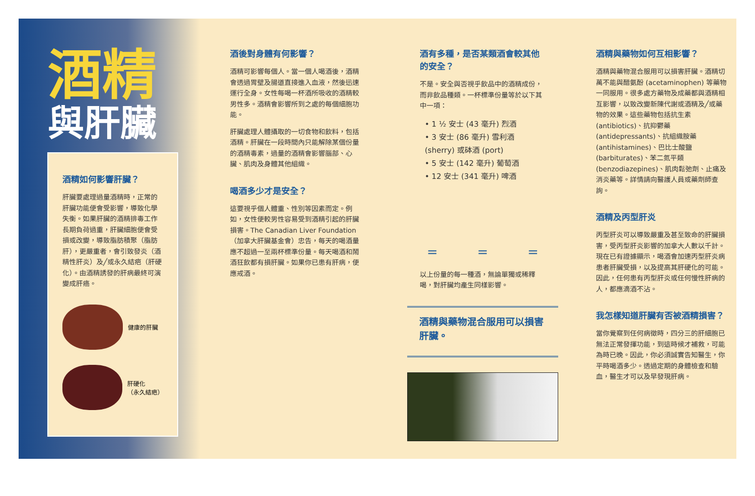酒精
與肝臟
酒精如何影響肝臟？
肝臟要處理過量酒精時，正常的肝臟功能便會受影響，導致化學失衡。如果肝臟的酒精排毒工作長期負荷過重，肝臟細胞便會受損或改變，導致脂肪積聚（脂肪肝），更嚴重者，會引致發炎（酒精性肝炎）及╱或永久結疤（肝硬化）。由酒精誘發的肝病最終可演變成肝癌。
健康的肝臟
肝硬化
（永久結疤）
酒後對身體有何影響？
酒精可影響每個人。當一個人喝酒後，酒精會透過胃壁及腸道直接進入血液，然後迅速運行全身。女性每喝一杯酒所吸收的酒精較男性多。酒精會影響所到之處的每個細胞功能。
肝臟處理人體攝取的一切食物和飲料，包括酒精。肝臟在一段時間內只能解除某個份量的酒精毒素，過量的酒精會影響腦部、心臟、肌肉及身體其他組織。
喝酒多少才是安全？
這要視乎個人體重、性別等因素而定。例如，女性便較男性容易受到酒精引起的肝臟損害。The Canadian Liver Foundation（加拿大肝臟基金會）忠告，每天的喝酒量應不超過一至兩杯標準份量。每天喝酒和鬧酒狂飲都有損肝臟。如果你已患有肝病，便應戒酒。
酒有多種，是否某類酒會較其他的安全？
不是。安全與否視乎飲品中的酒精成份，而非飲品種類。一杯標準份量等於以下其中一項：
• 1 ½ 安士 (43 毫升) 烈酒
• 3 安士 (86 毫升) 雪利酒 (sherry) 或砵酒 (port)
• 5 安士 (142 毫升) 葡萄酒
• 12 安士 (341 毫升) 啤酒
= = =
以上份量的每一種酒，無論單獨或稀釋喝，對肝臟均產生同樣影響。
酒精與藥物混合服用可以損害肝臟。
酒精與藥物如何互相影響？
酒精與藥物混合服用可以損害肝臟。酒精切萬不能與醋氨酚 (acetaminophen) 等藥物一同服用。很多處方藥物及成藥都與酒精相互影響，以致改變新陳代謝或酒精及╱或藥物的效果。這些藥物包括抗生素 (antibiotics)、抗抑鬱藥 (antidepressants)、抗組織胺藥 (antihistamines)、巴比士酸鹽 (barbiturates)、苯二氮平類 (benzodiazepines)、肌肉鬆弛劑、止痛及消炎藥等。詳情請向醫護人員或藥劑師查詢。
酒精及丙型肝炎
丙型肝炎可以導致嚴重及甚至致命的肝臟損害，受丙型肝炎影響的加拿大人數以千計。現在已有證據顯示，喝酒會加速丙型肝炎病患者肝臟受損，以及提高其肝硬化的可能。因此，任何患有丙型肝炎或任何慢性肝病的人，都應滴酒不沾。
我怎樣知道肝臟有否被酒精損害？
當你覺察到任何病徵時，四分三的肝細胞已無法正常發揮功能，到這時候才補救，可能為時已晚。因此，你必須誠實告知醫生，你平時喝酒多少。透過定期的身體檢查和驗血，醫生才可以及早發現肝病。